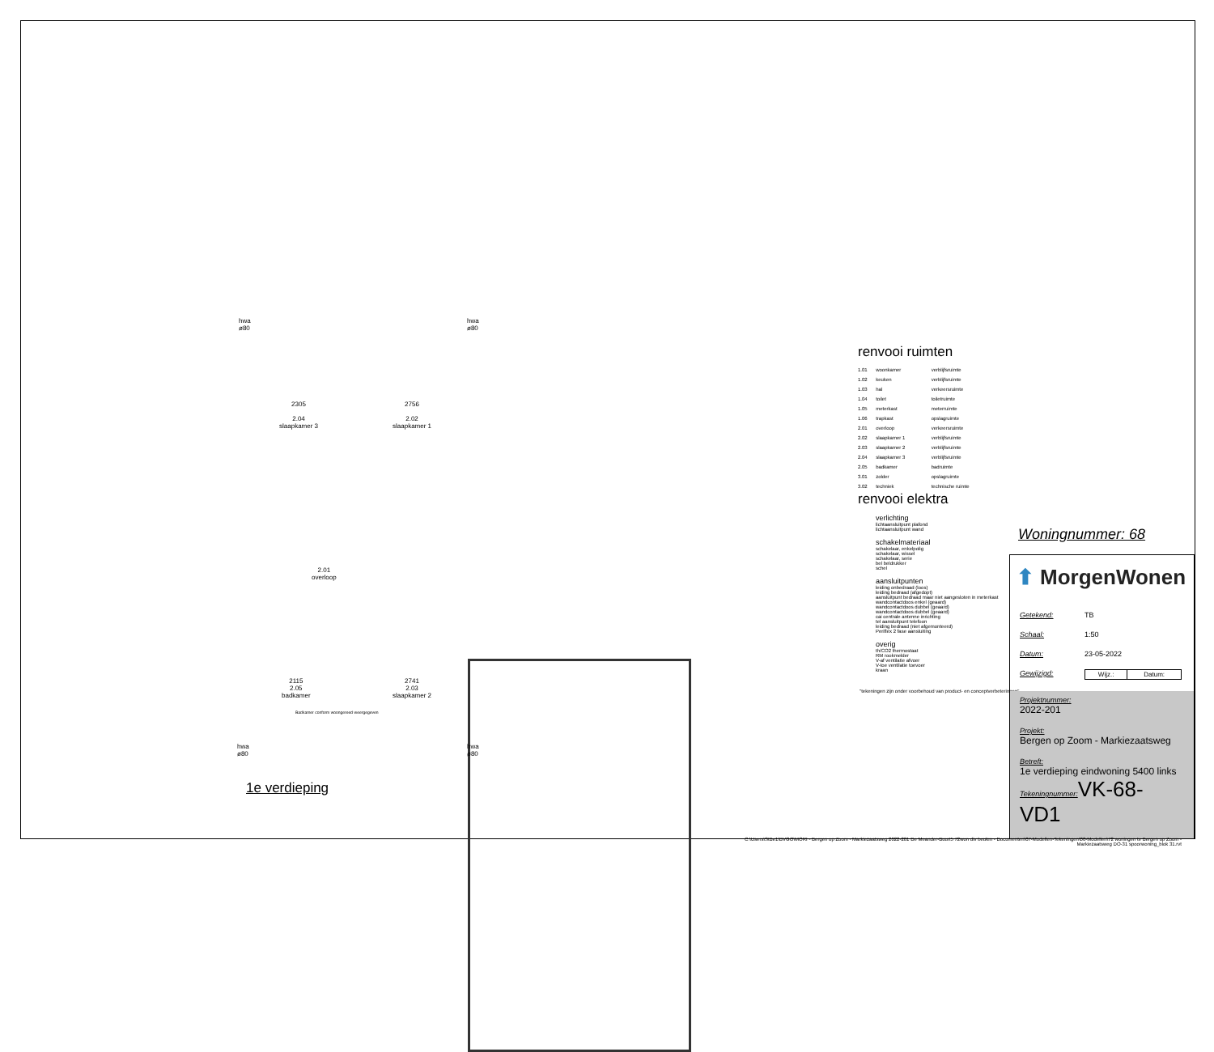hwa
ø80
hwa
ø80
2305
2.04
slaapkamer 3
2756
2.02
slaapkamer 1
2.01
overloop
2115
2.05
badkamer
2741
2.03
slaapkamer 2
Badkamer conform woongereed weergegeven
hwa
ø80
hwa
ø80
1e verdieping
renvooi ruimten
| 1.01 | woonkamer | verblijfsruimte |
| 1.02 | keuken | verblijfsruimte |
| 1.03 | hal | verkeersruimte |
| 1.04 | toilet | toiletruimte |
| 1.05 | meterkast | meterruimte |
| 1.06 | trapkast | opslagruimte |
| 2.01 | overloop | verkeersruimte |
| 2.02 | slaapkamer 1 | verblijfsruimte |
| 2.03 | slaapkamer 2 | verblijfsruimte |
| 2.04 | slaapkamer 3 | verblijfsruimte |
| 2.05 | badkamer | badruimte |
| 3.01 | zolder | opslagruimte |
| 3.02 | techniek | technische ruimte |
renvooi elektra
verlichting
lichtaansluitpunt plafond
lichtaansluitpunt wand
schakelmateriaal
schakelaar, enkelpolig
schakelaar, wissel
schakelaar, serie
bel beldrukker
schel
aansluitpunten
leiding onbedraad (loos)
leiding bedraad (afgedopt)
aansluitpunt bedraad maar niet aangesloten in meterkast
wandcontactdoos enkel (geaard)
wandcontactdoos dubbel (geaard)
wandcontactdoos dubbel (geaard)
cai centrale antenne inrichting
tel aansluitpunt telefoon
leiding bedraad (niet afgemonteerd)
Periflex 2 fase aansluiting
overig
th/CO2 thermostaat
RM rookmelder
V-af ventilatie afvoer
V-toe ventilatie toevoer
kraan
"tekeningen zijn onder voorbehoud van product- en conceptverbeteringen"
Woningnummer: 68
⬆ MorgenWonen
Getekend: TB
Schaal: 1:50
Datum: 23-05-2022
Gewijzigd:
| Wijz.: | Datum: |
Projektnummer:
2022-201
Projekt:
Bergen op Zoom - Markiezaatsweg
Betreft:
1e verdieping eindwoning 5400 links
Tekeningnummer: VK-68-VD1
C:\Users\StBe1\BVGO\MORI - Bergen op Zoom - Markiezaatsweg 2022-201 De Meander-Buurt5 72won div beukm - Documenten\07-Modellen-Tekeningen\00-Modellen\72 woningen te Bergen op Zoom -
Markiezaatsweg DO-31 spoorwoning_blok 31.rvt